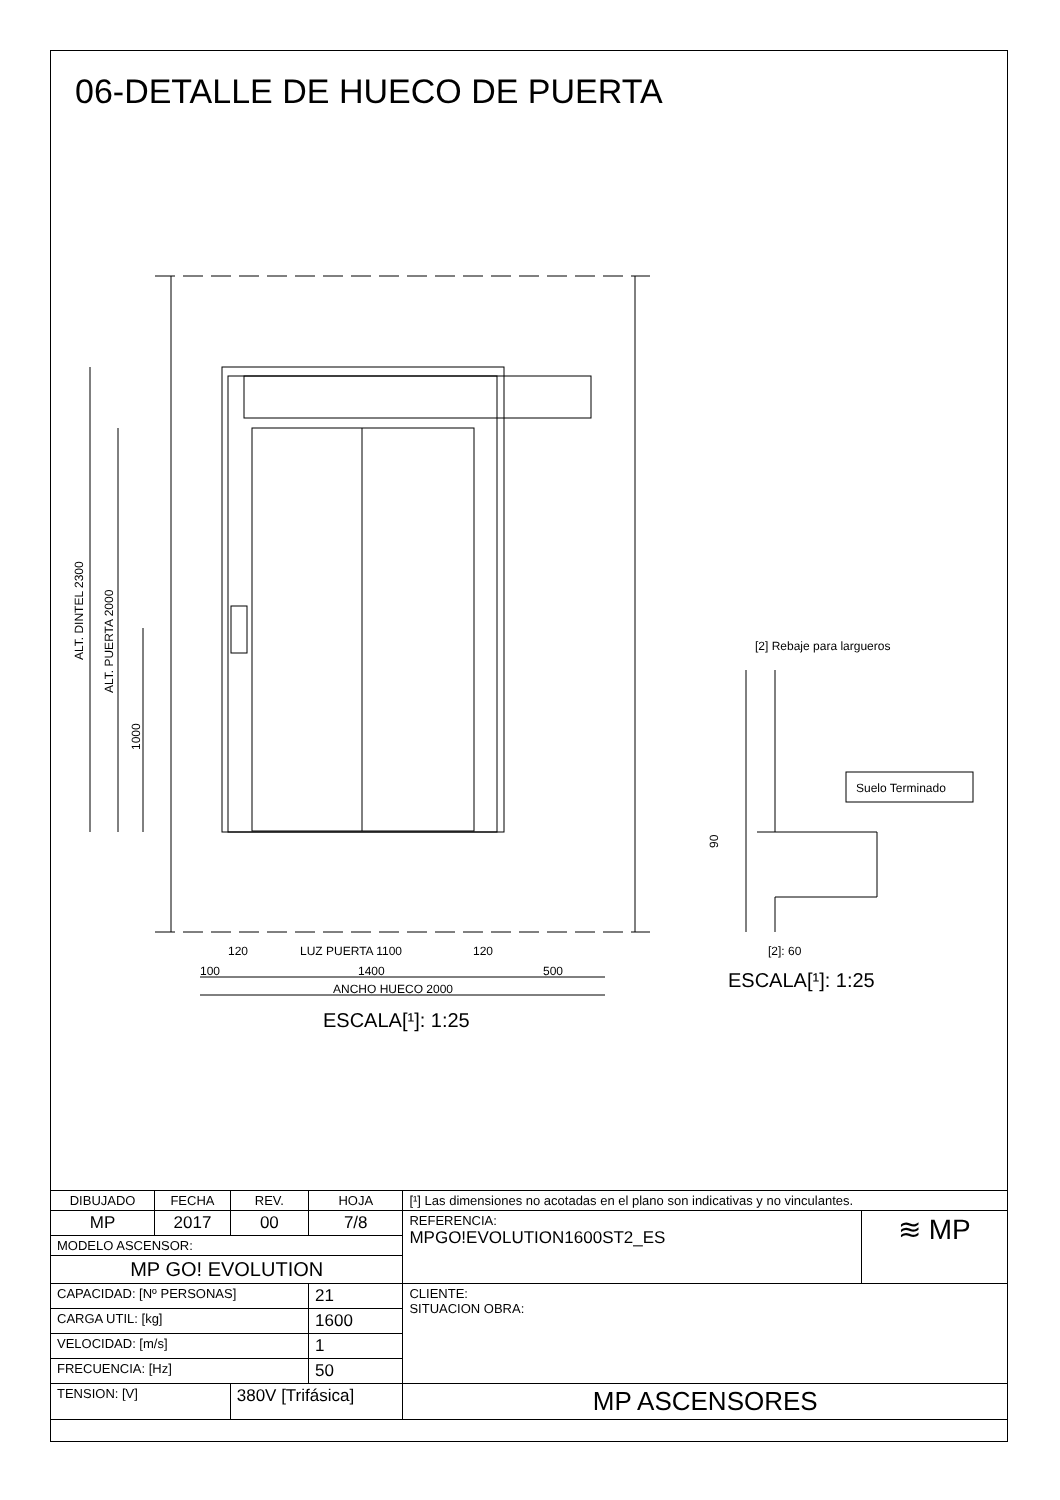06-DETALLE DE HUECO DE PUERTA
ALT. DINTEL 2300
ALT. PUERTA 2000
1000
120
LUZ PUERTA 1100
120
100
1400
500
ANCHO HUECO 2000
ESCALA[¹]: 1:25
[2] Rebaje para largueros
Suelo Terminado
90
[2]: 60
ESCALA[¹]: 1:25
| DIBUJADO | FECHA | REV. | HOJA | [¹] Las dimensiones no acotadas en el plano son indicativas y no vinculantes. | |
| MP | 2017 | 00 | 7/8 | REFERENCIA: MPGO!EVOLUTION1600ST2_ES | ≋ MP |
| MODELO ASCENSOR: | | | | | |
| MP GO! EVOLUTION | | | | | |
| CAPACIDAD: [Nº PERSONAS] | | | 21 | CLIENTE: SITUACION OBRA: | |
| CARGA UTIL: [kg] | | | 1600 | | |
| VELOCIDAD: [m/s] | | | 1 | | |
| FRECUENCIA: [Hz] | | | 50 | | |
| TENSION: [V] | | 380V [Trifásica] | | MP ASCENSORES | |